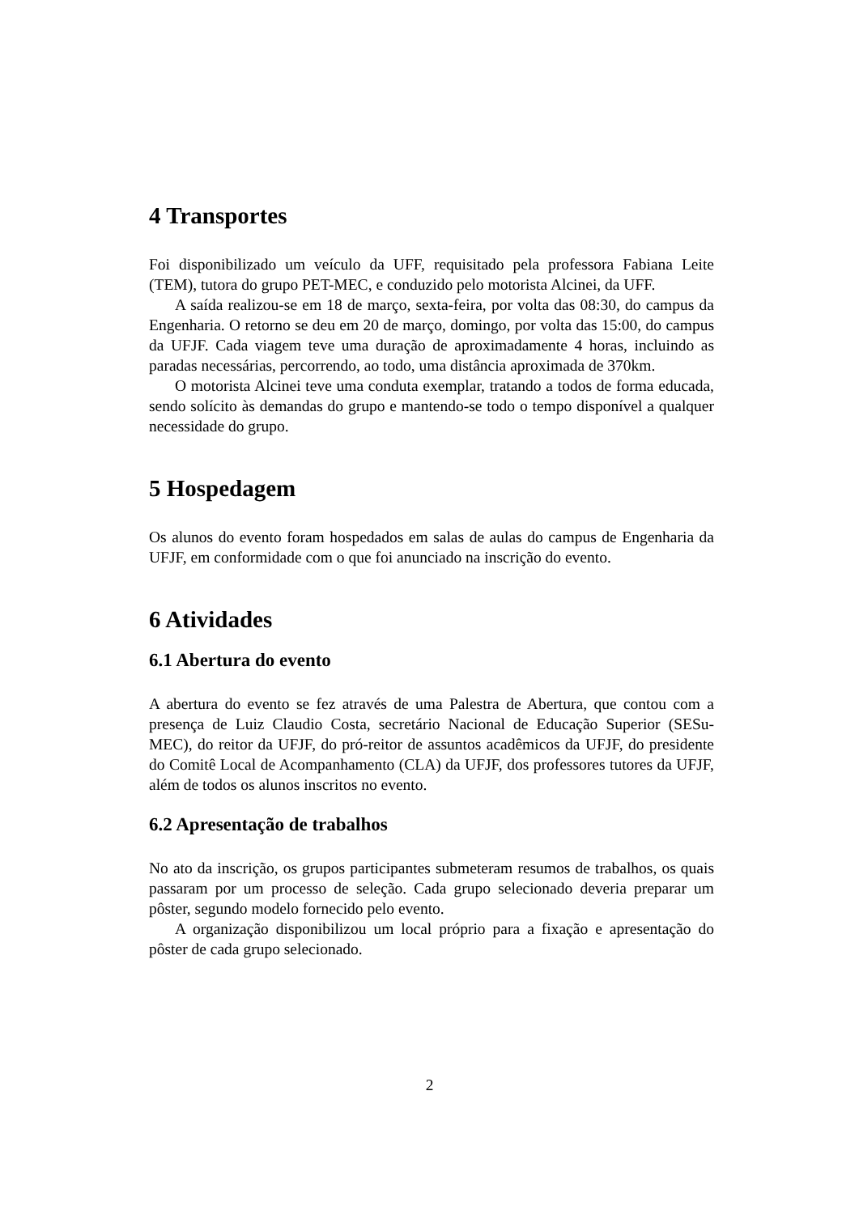4 Transportes
Foi disponibilizado um veículo da UFF, requisitado pela professora Fabiana Leite (TEM), tutora do grupo PET-MEC, e conduzido pelo motorista Alcinei, da UFF.
A saída realizou-se em 18 de março, sexta-feira, por volta das 08:30, do campus da Engenharia. O retorno se deu em 20 de março, domingo, por volta das 15:00, do campus da UFJF. Cada viagem teve uma duração de aproximadamente 4 horas, incluindo as paradas necessárias, percorrendo, ao todo, uma distância aproximada de 370km.
O motorista Alcinei teve uma conduta exemplar, tratando a todos de forma educada, sendo solícito às demandas do grupo e mantendo-se todo o tempo disponível a qualquer necessidade do grupo.
5 Hospedagem
Os alunos do evento foram hospedados em salas de aulas do campus de Engenharia da UFJF, em conformidade com o que foi anunciado na inscrição do evento.
6 Atividades
6.1 Abertura do evento
A abertura do evento se fez através de uma Palestra de Abertura, que contou com a presença de Luiz Claudio Costa, secretário Nacional de Educação Superior (SESu-MEC), do reitor da UFJF, do pró-reitor de assuntos acadêmicos da UFJF, do presidente do Comitê Local de Acompanhamento (CLA) da UFJF, dos professores tutores da UFJF, além de todos os alunos inscritos no evento.
6.2 Apresentação de trabalhos
No ato da inscrição, os grupos participantes submeteram resumos de trabalhos, os quais passaram por um processo de seleção. Cada grupo selecionado deveria preparar um pôster, segundo modelo fornecido pelo evento.
A organização disponibilizou um local próprio para a fixação e apresentação do pôster de cada grupo selecionado.
2